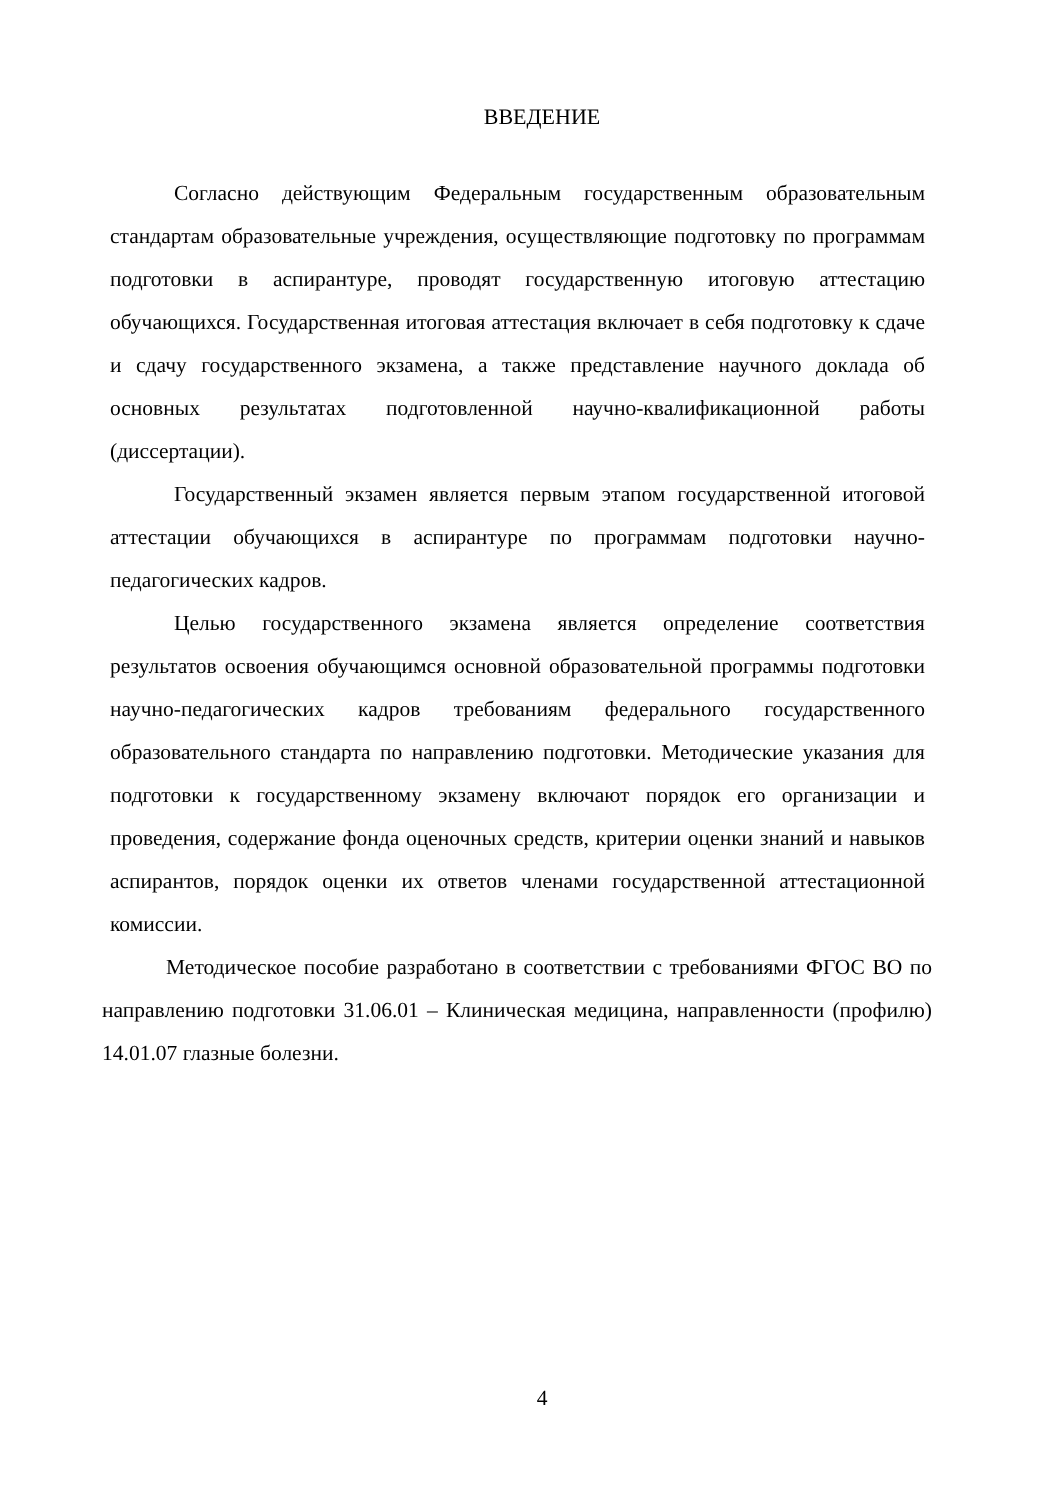ВВЕДЕНИЕ
Согласно действующим Федеральным государственным образовательным стандартам образовательные учреждения, осуществляющие подготовку по программам подготовки в аспирантуре, проводят государственную итоговую аттестацию обучающихся. Государственная итоговая аттестация включает в себя подготовку к сдаче и сдачу государственного экзамена, а также представление научного доклада об основных результатах подготовленной научно-квалификационной работы (диссертации).
Государственный экзамен является первым этапом государственной итоговой аттестации обучающихся в аспирантуре по программам подготовки научно-педагогических кадров.
Целью государственного экзамена является определение соответствия результатов освоения обучающимся основной образовательной программы подготовки научно-педагогических кадров требованиям федерального государственного образовательного стандарта по направлению подготовки. Методические указания для подготовки к государственному экзамену включают порядок его организации и проведения, содержание фонда оценочных средств, критерии оценки знаний и навыков аспирантов, порядок оценки их ответов членами государственной аттестационной комиссии.
Методическое пособие разработано в соответствии с требованиями ФГОС ВО по направлению подготовки 31.06.01 – Клиническая медицина, направленности (профилю) 14.01.07 глазные болезни.
4